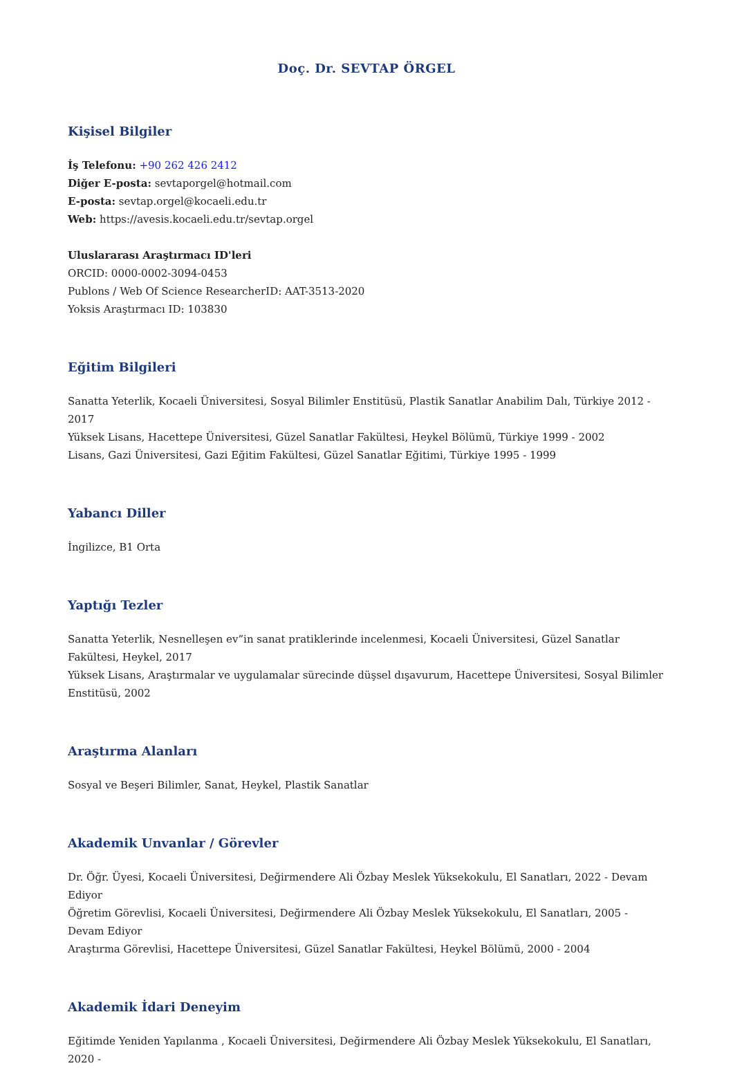Doç. Dr. SEVTAP ÖRGEL
Kişisel Bilgiler
İş Telefonu: +90 262 426 2412
Diğer E-posta: sevtaporgel@hotmail.com
E-posta: sevtap.orgel@kocaeli.edu.tr
Web: https://avesis.kocaeli.edu.tr/sevtap.orgel
Uluslararası Araştırmacı ID'leri
ORCID: 0000-0002-3094-0453
Publons / Web Of Science ResearcherID: AAT-3513-2020
Yoksis Araştırmacı ID: 103830
Eğitim Bilgileri
Sanatta Yeterlik, Kocaeli Üniversitesi, Sosyal Bilimler Enstitüsü, Plastik Sanatlar Anabilim Dalı, Türkiye 2012 - 2017
Yüksek Lisans, Hacettepe Üniversitesi, Güzel Sanatlar Fakültesi, Heykel Bölümü, Türkiye 1999 - 2002
Lisans, Gazi Üniversitesi, Gazi Eğitim Fakültesi, Güzel Sanatlar Eğitimi, Türkiye 1995 - 1999
Yabancı Diller
İngilizce, B1 Orta
Yaptığı Tezler
Sanatta Yeterlik, Nesnelleşen ev”in sanat pratiklerinde incelenmesi, Kocaeli Üniversitesi, Güzel Sanatlar Fakültesi, Heykel, 2017
Yüksek Lisans, Araştırmalar ve uygulamalar sürecinde düşsel dışavurum, Hacettepe Üniversitesi, Sosyal Bilimler Enstitüsü, 2002
Araştırma Alanları
Sosyal ve Beşeri Bilimler, Sanat, Heykel, Plastik Sanatlar
Akademik Unvanlar / Görevler
Dr. Öğr. Üyesi, Kocaeli Üniversitesi, Değirmendere Ali Özbay Meslek Yüksekokulu, El Sanatları, 2022 - Devam Ediyor
Öğretim Görevlisi, Kocaeli Üniversitesi, Değirmendere Ali Özbay Meslek Yüksekokulu, El Sanatları, 2005 - Devam Ediyor
Araştırma Görevlisi, Hacettepe Üniversitesi, Güzel Sanatlar Fakültesi, Heykel Bölümü, 2000 - 2004
Akademik İdari Deneyim
Eğitimde Yeniden Yapılanma , Kocaeli Üniversitesi, Değirmendere Ali Özbay Meslek Yüksekokulu, El Sanatları, 2020 -